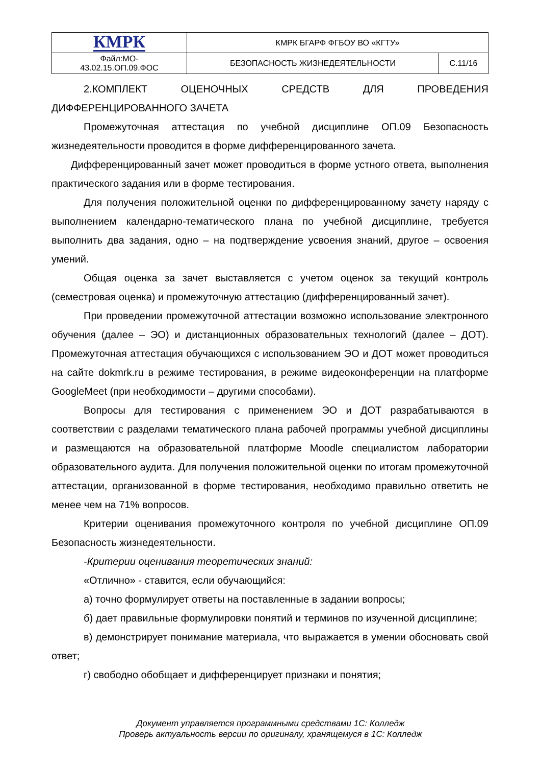| КМРК | КМРК БГАРФ ФГБОУ ВО «КГТУ» | |
| Файл:МО- 43.02.15.ОП.09.ФОС | БЕЗОПАСНОСТЬ ЖИЗНЕДЕЯТЕЛЬНОСТИ | С.11/16 |
2.КОМПЛЕКТ ОЦЕНОЧНЫХ СРЕДСТВ ДЛЯ ПРОВЕДЕНИЯ
ДИФФЕРЕНЦИРОВАННОГО ЗАЧЕТА
Промежуточная аттестация по учебной дисциплине ОП.09 Безопасность жизнедеятельности проводится в форме дифференцированного зачета.
Дифференцированный зачет может проводиться в форме устного ответа, выполнения практического задания или в форме тестирования.
Для получения положительной оценки по дифференцированному зачету наряду с выполнением календарно-тематического плана по учебной дисциплине, требуется выполнить два задания, одно – на подтверждение усвоения знаний, другое – освоения умений.
Общая оценка за зачет выставляется с учетом оценок за текущий контроль (семестровая оценка) и промежуточную аттестацию (дифференцированный зачет).
При проведении промежуточной аттестации возможно использование электронного обучения (далее – ЭО) и дистанционных образовательных технологий (далее – ДОТ). Промежуточная аттестация обучающихся с использованием ЭО и ДОТ может проводиться на сайте dokmrk.ru в режиме тестирования, в режиме видеоконференции на платформе GoogleMeet (при необходимости – другими способами).
Вопросы для тестирования с применением ЭО и ДОТ разрабатываются в соответствии с разделами тематического плана рабочей программы учебной дисциплины и размещаются на образовательной платформе Moodle специалистом лаборатории образовательного аудита. Для получения положительной оценки по итогам промежуточной аттестации, организованной в форме тестирования, необходимо правильно ответить не менее чем на 71% вопросов.
Критерии оценивания промежуточного контроля по учебной дисциплине ОП.09 Безопасность жизнедеятельности.
-Критерии оценивания теоретических знаний:
«Отлично» - ставится, если обучающийся:
а) точно формулирует ответы на поставленные в задании вопросы;
б) дает правильные формулировки понятий и терминов по изученной дисциплине;
в) демонстрирует понимание материала, что выражается в умении обосновать свой ответ;
г) свободно обобщает и дифференцирует признаки и понятия;
Документ управляется программными средствами 1С: Колледж
Проверь актуальность версии по оригиналу, хранящемуся в 1С: Колледж